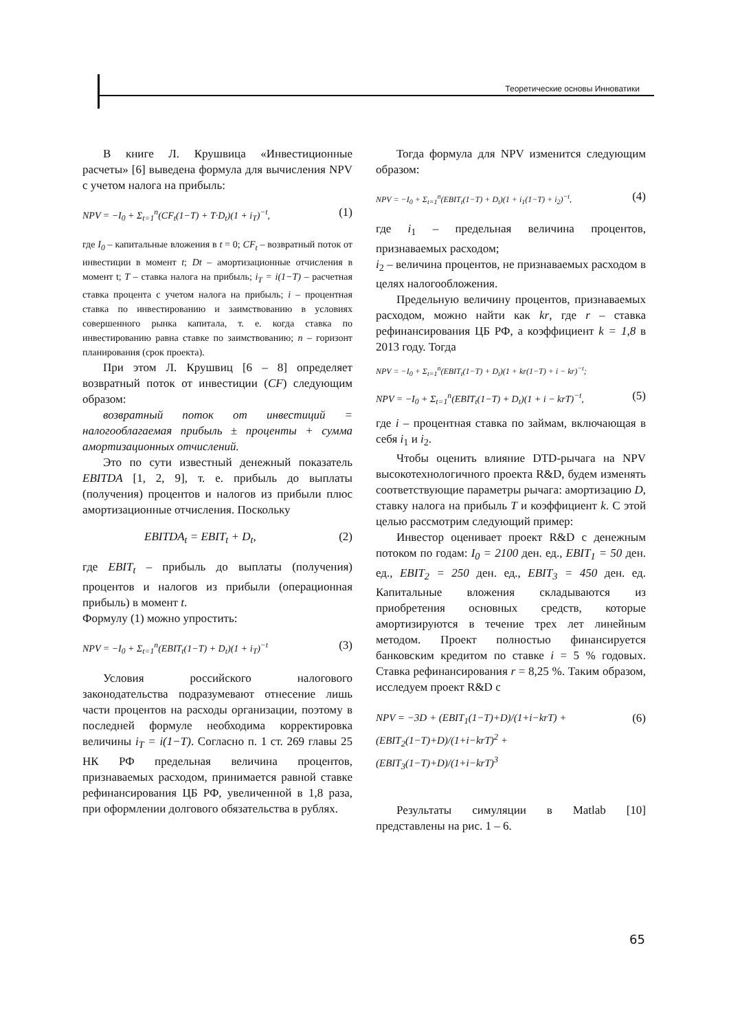Теоретические основы Инноватики
В книге Л. Крушвица «Инвестиционные расчеты» [6] выведена формула для вычисления NPV с учетом налога на прибыль:
NPV = −I<sub>0</sub> + Σ<sub>t=1</sub><sup>n</sup>(CF<sub>t</sub>(1−T) + T·D<sub>t</sub>)(1 + i<sub>T</sub>)<sup>−t</sup>, (1)
где I<sub>0</sub> – капитальные вложения в t = 0; CF<sub>t</sub> – возвратный поток от инвестиции в момент t; Dt – амортизационные отчисления в момент t; T – ставка налога на прибыль; i<sub>T</sub> = i(1−T) – расчетная ставка процента с учетом налога на прибыль; i – процентная ставка по инвестированию и заимствованию в условиях совершенного рынка капитала, т. е. когда ставка по инвестированию равна ставке по заимствованию; n – горизонт планирования (срок проекта).
При этом Л. Крушвиц [6 – 8] определяет возвратный поток от инвестиции (CF) следующим образом:
возвратный поток от инвестиций = налогооблагаемая прибыль ± проценты + сумма амортизационных отчислений.
Это по сути известный денежный показатель EBITDA [1, 2, 9], т. е. прибыль до выплаты (получения) процентов и налогов из прибыли плюс амортизационные отчисления. Поскольку
EBITDA<sub>t</sub> = EBIT<sub>t</sub> + D<sub>t</sub>, (2)
где EBIT<sub>t</sub> – прибыль до выплаты (получения) процентов и налогов из прибыли (операционная прибыль) в момент t.
Формулу (1) можно упростить:
NPV = −I<sub>0</sub> + Σ<sub>t=1</sub><sup>n</sup>(EBIT<sub>t</sub>(1−T) + D<sub>t</sub>)(1 + i<sub>T</sub>)<sup>−t</sup> (3)
Условия российского налогового законодательства подразумевают отнесение лишь части процентов на расходы организации, поэтому в последней формуле необходима корректировка величины i<sub>T</sub> = i(1−T). Согласно п. 1 ст. 269 главы 25 НК РФ предельная величина процентов, признаваемых расходом, принимается равной ставке рефинансирования ЦБ РФ, увеличенной в 1,8 раза, при оформлении долгового обязательства в рублях.
Тогда формула для NPV изменится следующим образом:
NPV = −I<sub>0</sub> + Σ<sub>t=1</sub><sup>n</sup>(EBIT<sub>t</sub>(1−T) + D<sub>t</sub>)(1 + i<sub>1</sub>(1−T) + i<sub>2</sub>)<sup>−t</sup>, (4)
где i<sub>1</sub> – предельная величина процентов, признаваемых расходом;
i<sub>2</sub> – величина процентов, не признаваемых расходом в целях налогообложения.
Предельную величину процентов, признаваемых расходом, можно найти как kr, где r – ставка рефинансирования ЦБ РФ, а коэффициент k = 1,8 в 2013 году. Тогда
NPV = −I<sub>0</sub> + Σ<sub>t=1</sub><sup>n</sup>(EBIT<sub>t</sub>(1−T) + D<sub>t</sub>)(1 + kr(1−T) + i − kr)<sup>−t</sup>;
NPV = −I<sub>0</sub> + Σ<sub>t=1</sub><sup>n</sup>(EBIT<sub>t</sub>(1−T) + D<sub>t</sub>)(1 + i − krT)<sup>−t</sup>, (5)
где i – процентная ставка по займам, включающая в себя i<sub>1</sub> и i<sub>2</sub>.
Чтобы оценить влияние DTD-рычага на NPV высокотехнологичного проекта R&D, будем изменять соответствующие параметры рычага: амортизацию D, ставку налога на прибыль T и коэффициент k. С этой целью рассмотрим следующий пример:
Инвестор оценивает проект R&D с денежным потоком по годам: I<sub>0</sub> = 2100 ден. ед., EBIT<sub>1</sub> = 50 ден. ед., EBIT<sub>2</sub> = 250 ден. ед., EBIT<sub>3</sub> = 450 ден. ед. Капитальные вложения складываются из приобретения основных средств, которые амортизируются в течение трех лет линейным методом. Проект полностью финансируется банковским кредитом по ставке i = 5 % годовых. Ставка рефинансирования r = 8,25 %. Таким образом, исследуем проект R&D с
NPV = −3D + (EBIT<sub>1</sub>(1−T)+D)/(1+i−krT) + (EBIT<sub>2</sub>(1−T)+D)/(1+i−krT)<sup>2</sup> + (EBIT<sub>3</sub>(1−T)+D)/(1+i−krT)<sup>3</sup> (6)
Результаты симуляции в Matlab [10] представлены на рис. 1 – 6.
65